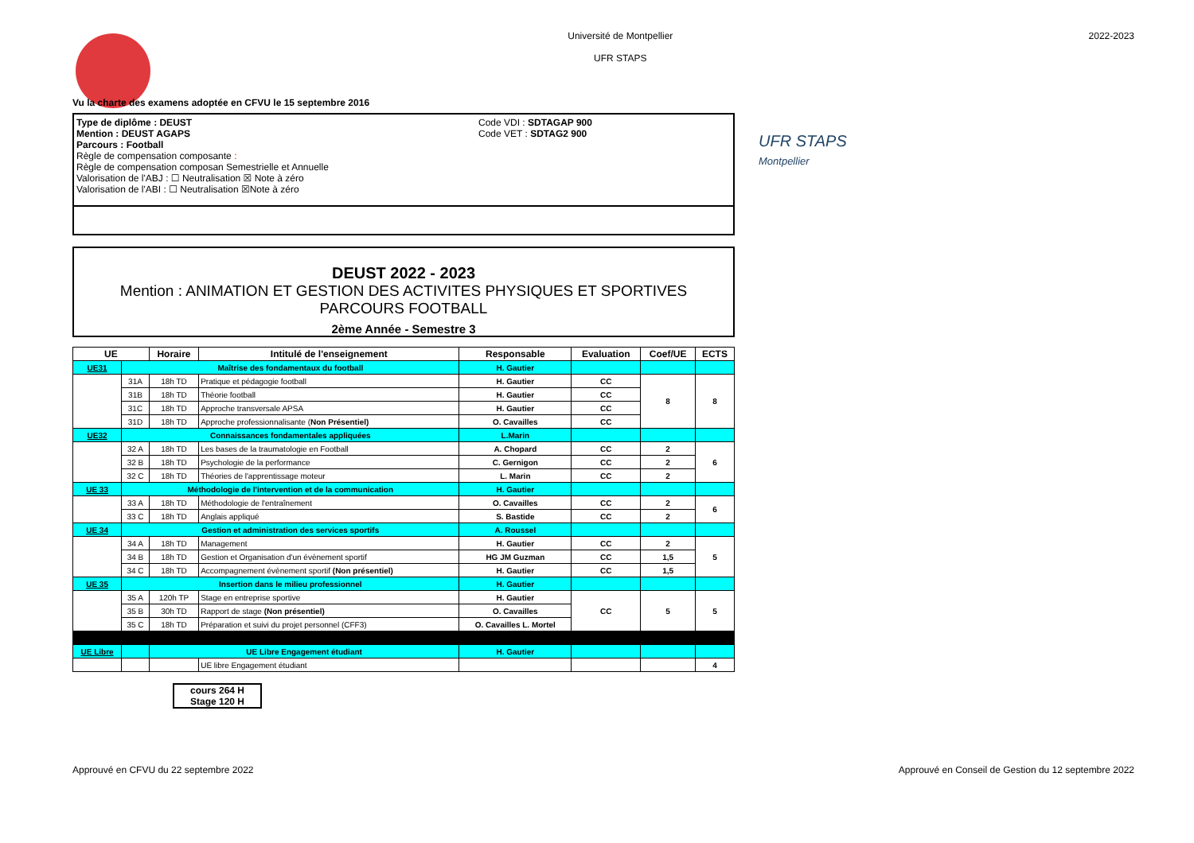Université de Montpellier
UFR STAPS
2022-2023
Vu la charte des examens adoptée en CFVU le 15 septembre 2016
Type de diplôme : DEUST
Mention : DEUST AGAPS
Parcours : Football
Règle de compensation composante :
Règle de compensation composan Semestrielle et Annuelle
Valorisation de l'ABJ : ☐ Neutralisation ☒ Note à zéro
Valorisation de l'ABI : ☐ Neutralisation ☒Note à zéro
Code VDI : SDTAGAP 900
Code VET : SDTAG2 900
UFR STAPS
Montpellier
DEUST 2022 - 2023
Mention : ANIMATION ET GESTION DES ACTIVITES PHYSIQUES ET SPORTIVES
PARCOURS FOOTBALL
2ème Année - Semestre 3
| UE | | Horaire | Intitulé de l'enseignement | Responsable | Evaluation | Coef/UE | ECTS |
| --- | --- | --- | --- | --- | --- | --- | --- |
| UE31 | Maîtrise des fondamentaux du football | | | H. Gautier | | | |
| | 31A | 18h TD | Pratique et pédagogie football | H. Gautier | CC | 8 | 8 |
| | 31B | 18h TD | Théorie football | H. Gautier | CC | | |
| | 31C | 18h TD | Approche transversale APSA | H. Gautier | CC | | |
| | 31D | 18h TD | Approche professionnalisante ( Non Présentiel) | O. Cavailles | CC | | |
| UE32 | Connaissances fondamentales appliquées | | | L.Marin | | | |
| | 32 A | 18h TD | Les bases de la traumatologie en Football | A. Chopard | CC | 2 | 6 |
| | 32 B | 18h TD | Psychologie de la performance | C. Gernigon | CC | 2 | |
| | 32 C | 18h TD | Théories de l'apprentissage moteur | L. Marin | CC | 2 | |
| UE 33 | Méthodologie de l'intervention et de la communication | | | H. Gautier | | | |
| | 33 A | 18h TD | Méthodologie de l'entraînement | O. Cavailles | CC | 2 | 6 |
| | 33 C | 18h TD | Anglais appliqué | S. Bastide | CC | 2 | |
| UE 34 | Gestion et administration des services sportifs | | | A. Roussel | | | |
| | 34 A | 18h TD | Management | H. Gautier | CC | 2 | 5 |
| | 34 B | 18h TD | Gestion et Organisation d'un évènement sportif | HG JM Guzman | CC | 1,5 | |
| | 34 C | 18h TD | Accompagnement évènement sportif (Non présentiel) | H. Gautier | CC | 1,5 | |
| UE 35 | Insertion dans le milieu professionnel | | | H. Gautier | | | |
| | 35 A | 120h TP | Stage en entreprise sportive | H. Gautier | CC | 5 | 5 |
| | 35 B | 30h TD | Rapport de stage (Non présentiel) | O. Cavailles | | | |
| | 35 C | 18h TD | Préparation et suivi du projet personnel (CFF3) | O. Cavailles L. Mortel | | | |
| UE Libre | | UE Libre Engagement étudiant | | H. Gautier | | | |
| | | | UE libre Engagement étudiant | | | | 4 |
cours 264 H
Stage 120 H
Approuvé en CFVU du 22 septembre 2022 Approuvé en Conseil de Gestion du 12 septembre 2022